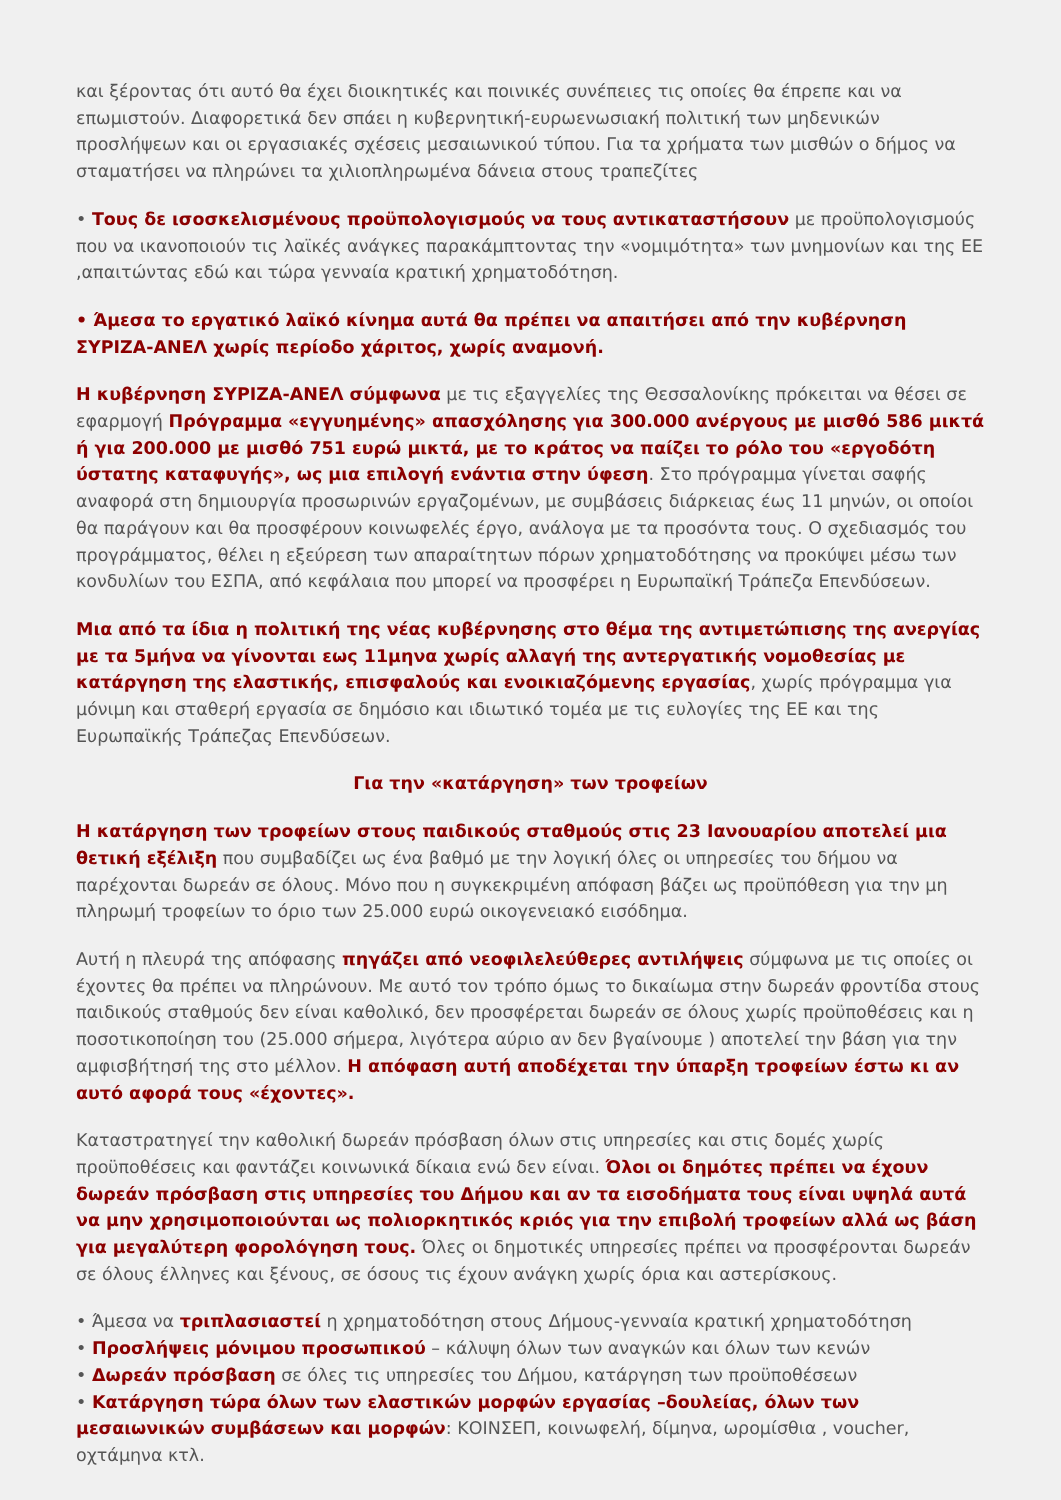και ξέροντας ότι αυτό θα έχει διοικητικές και ποινικές συνέπειες τις οποίες θα έπρεπε και να επωμιστούν. Διαφορετικά δεν σπάει η κυβερνητική-ευρωενωσιακή πολιτική των μηδενικών προσλήψεων και οι εργασιακές σχέσεις μεσαιωνικού τύπου. Για τα χρήματα των μισθών ο δήμος να σταματήσει να πληρώνει τα χιλιοπληρωμένα δάνεια στους τραπεζίτες
• Τους δε ισοσκελισμένους προϋπολογισμούς να τους αντικαταστήσουν με προϋπολογισμούς που να ικανοποιούν τις λαϊκές ανάγκες παρακάμπτοντας την «νομιμότητα» των μνημονίων και της ΕΕ ,απαιτώντας εδώ και τώρα γενναία κρατική χρηματοδότηση.
• Άμεσα το εργατικό λαϊκό κίνημα αυτά θα πρέπει να απαιτήσει από την κυβέρνηση ΣΥΡΙΖΑ-ΑΝΕΛ χωρίς περίοδο χάριτος, χωρίς αναμονή.
Η κυβέρνηση ΣΥΡΙΖΑ-ΑΝΕΛ σύμφωνα με τις εξαγγελίες της Θεσσαλονίκης πρόκειται να θέσει σε εφαρμογή Πρόγραμμα «εγγυημένης» απασχόλησης για 300.000 ανέργους με μισθό 586 μικτά ή για 200.000 με μισθό 751 ευρώ μικτά, με το κράτος να παίζει το ρόλο του «εργοδότη ύστατης καταφυγής», ως μια επιλογή ενάντια στην ύφεση. Στο πρόγραμμα γίνεται σαφής αναφορά στη δημιουργία προσωρινών εργαζομένων, με συμβάσεις διάρκειας έως 11 μηνών, οι οποίοι θα παράγουν και θα προσφέρουν κοινωφελές έργο, ανάλογα με τα προσόντα τους. Ο σχεδιασμός του προγράμματος, θέλει η εξεύρεση των απαραίτητων πόρων χρηματοδότησης να προκύψει μέσω των κονδυλίων του ΕΣΠΑ, από κεφάλαια που μπορεί να προσφέρει η Ευρωπαϊκή Τράπεζα Επενδύσεων.
Μια από τα ίδια η πολιτική της νέας κυβέρνησης στο θέμα της αντιμετώπισης της ανεργίας με τα 5μήνα να γίνονται εως 11μηνα χωρίς αλλαγή της αντεργατικής νομοθεσίας με κατάργηση της ελαστικής, επισφαλούς και ενοικιαζόμενης εργασίας, χωρίς πρόγραμμα για μόνιμη και σταθερή εργασία σε δημόσιο και ιδιωτικό τομέα με τις ευλογίες της ΕΕ και της Ευρωπαϊκής Τράπεζας Επενδύσεων.
Για την «κατάργηση» των τροφείων
Η κατάργηση των τροφείων στους παιδικούς σταθμούς στις 23 Ιανουαρίου αποτελεί μια θετική εξέλιξη που συμβαδίζει ως ένα βαθμό με την λογική όλες οι υπηρεσίες του δήμου να παρέχονται δωρεάν σε όλους. Μόνο που η συγκεκριμένη απόφαση βάζει ως προϋπόθεση για την μη πληρωμή τροφείων το όριο των 25.000 ευρώ οικογενειακό εισόδημα.
Αυτή η πλευρά της απόφασης πηγάζει από νεοφιλελεύθερες αντιλήψεις σύμφωνα με τις οποίες οι έχοντες θα πρέπει να πληρώνουν. Με αυτό τον τρόπο όμως το δικαίωμα στην δωρεάν φροντίδα στους παιδικούς σταθμούς δεν είναι καθολικό, δεν προσφέρεται δωρεάν σε όλους χωρίς προϋποθέσεις και η ποσοτικοποίηση του (25.000 σήμερα, λιγότερα αύριο αν δεν βγαίνουμε ) αποτελεί την βάση για την αμφισβήτησή της στο μέλλον. Η απόφαση αυτή αποδέχεται την ύπαρξη τροφείων έστω κι αν αυτό αφορά τους «έχοντες».
Καταστρατηγεί την καθολική δωρεάν πρόσβαση όλων στις υπηρεσίες και στις δομές χωρίς προϋποθέσεις και φαντάζει κοινωνικά δίκαια ενώ δεν είναι. Όλοι οι δημότες πρέπει να έχουν δωρεάν πρόσβαση στις υπηρεσίες του Δήμου και αν τα εισοδήματα τους είναι υψηλά αυτά να μην χρησιμοποιούνται ως πολιορκητικός κριός για την επιβολή τροφείων αλλά ως βάση για μεγαλύτερη φορολόγηση τους. Όλες οι δημοτικές υπηρεσίες πρέπει να προσφέρονται δωρεάν σε όλους έλληνες και ξένους, σε όσους τις έχουν ανάγκη χωρίς όρια και αστερίσκους.
• Άμεσα να τριπλασιαστεί η χρηματοδότηση στους Δήμους-γενναία κρατική χρηματοδότηση
• Προσλήψεις μόνιμου προσωπικού – κάλυψη όλων των αναγκών και όλων των κενών
• Δωρεάν πρόσβαση σε όλες τις υπηρεσίες του Δήμου, κατάργηση των προϋποθέσεων
• Κατάργηση τώρα όλων των ελαστικών μορφών εργασίας –δουλείας, όλων των μεσαιωνικών συμβάσεων και μορφών: ΚΟΙΝΣΕΠ, κοινωφελή, δίμηνα, ωρομίσθια , voucher, οχτάμηνα κτλ.